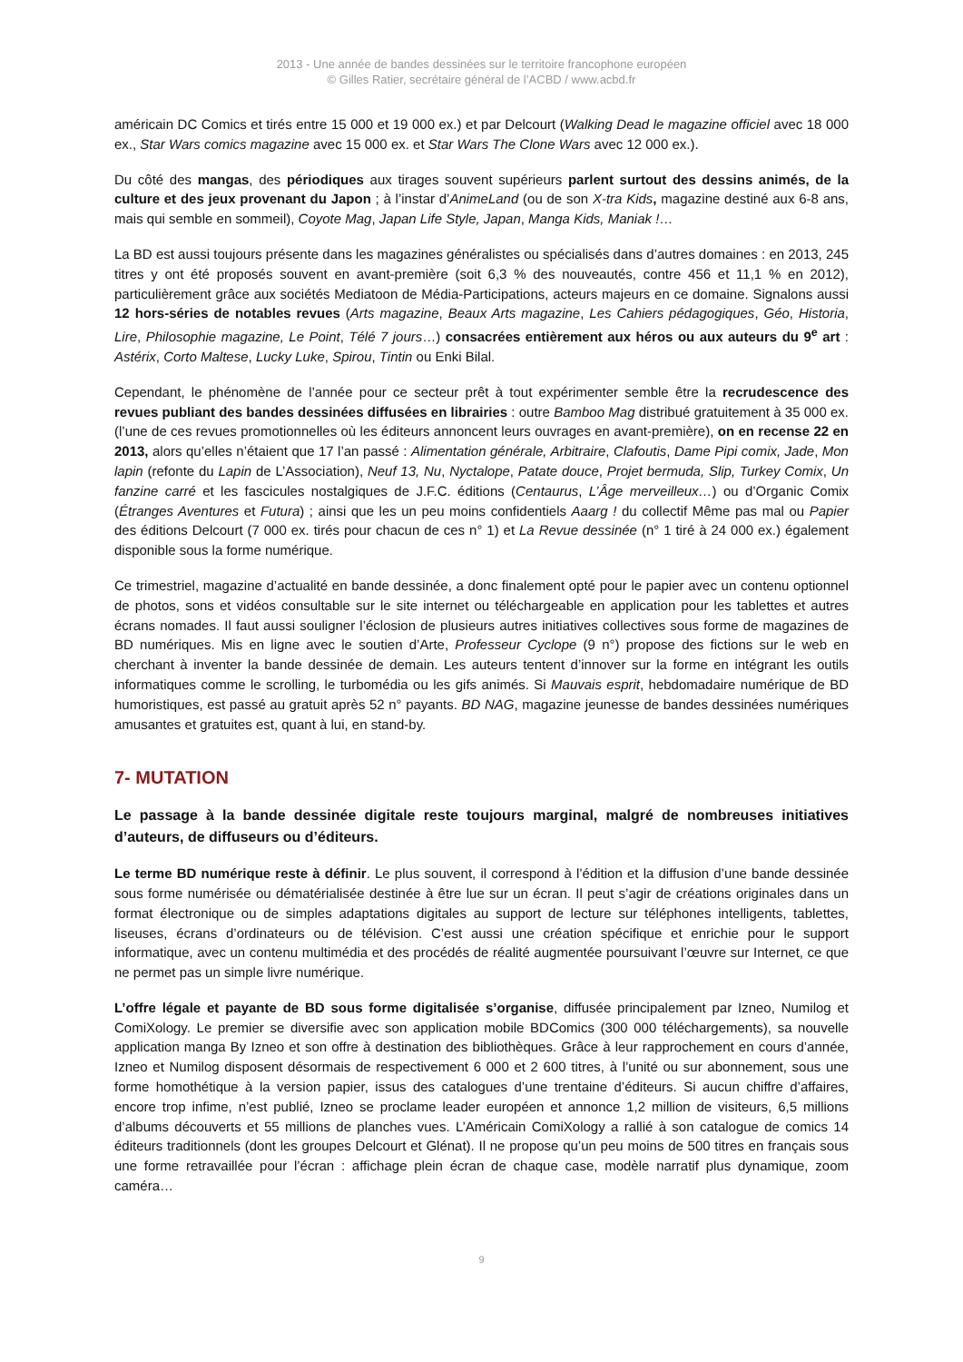2013 - Une année de bandes dessinées sur le territoire francophone européen
© Gilles Ratier, secrétaire général de l’ACBD / www.acbd.fr
américain DC Comics et tirés entre 15 000 et 19 000 ex.) et par Delcourt (Walking Dead le magazine officiel avec 18 000 ex., Star Wars comics magazine avec 15 000 ex. et Star Wars The Clone Wars avec 12 000 ex.).
Du côté des mangas, des périodiques aux tirages souvent supérieurs parlent surtout des dessins animés, de la culture et des jeux provenant du Japon ; à l’instar d’AnimeLand (ou de son X-tra Kids, magazine destiné aux 6-8 ans, mais qui semble en sommeil), Coyote Mag, Japan Life Style, Japan, Manga Kids, Maniak !…
La BD est aussi toujours présente dans les magazines généralistes ou spécialisés dans d’autres domaines : en 2013, 245 titres y ont été proposés souvent en avant-première (soit 6,3 % des nouveautés, contre 456 et 11,1 % en 2012), particulièrement grâce aux sociétés Mediatoon de Média-Participations, acteurs majeurs en ce domaine. Signalons aussi 12 hors-séries de notables revues (Arts magazine, Beaux Arts magazine, Les Cahiers pédagogiques, Géo, Historia, Lire, Philosophie magazine, Le Point, Télé 7 jours…) consacrées entièrement aux héros ou aux auteurs du 9<sup>e</sup> art : Astérix, Corto Maltese, Lucky Luke, Spirou, Tintin ou Enki Bilal.
Cependant, le phénomène de l’année pour ce secteur prêt à tout expérimenter semble être la recrudescence des revues publiant des bandes dessinées diffusées en librairies : outre Bamboo Mag distribué gratuitement à 35 000 ex. (l’une de ces revues promotionnelles où les éditeurs annoncent leurs ouvrages en avant-première), on en recense 22 en 2013, alors qu’elles n’étaient que 17 l’an passé : Alimentation générale, Arbitraire, Clafoutis, Dame Pipi comix, Jade, Mon lapin (refonte du Lapin de L’Association), Neuf 13, Nu, Nyctalope, Patate douce, Projet bermuda, Slip, Turkey Comix, Un fanzine carré et les fascicules nostalgiques de J.F.C. éditions (Centaurus, L’Âge merveilleux…) ou d’Organic Comix (Étranges Aventures et Futura) ; ainsi que les un peu moins confidentiels Aaarg ! du collectif Même pas mal ou Papier des éditions Delcourt (7 000 ex. tirés pour chacun de ces n° 1) et La Revue dessinée (n° 1 tiré à 24 000 ex.) également disponible sous la forme numérique.
Ce trimestriel, magazine d’actualité en bande dessinée, a donc finalement opté pour le papier avec un contenu optionnel de photos, sons et vidéos consultable sur le site internet ou téléchargeable en application pour les tablettes et autres écrans nomades. Il faut aussi souligner l’éclosion de plusieurs autres initiatives collectives sous forme de magazines de BD numériques. Mis en ligne avec le soutien d’Arte, Professeur Cyclope (9 n°) propose des fictions sur le web en cherchant à inventer la bande dessinée de demain. Les auteurs tentent d’innover sur la forme en intégrant les outils informatiques comme le scrolling, le turbomédia ou les gifs animés. Si Mauvais esprit, hebdomadaire numérique de BD humoristiques, est passé au gratuit après 52 n° payants. BD NAG, magazine jeunesse de bandes dessinées numériques amusantes et gratuites est, quant à lui, en stand-by.
7- MUTATION
Le passage à la bande dessinée digitale reste toujours marginal, malgré de nombreuses initiatives d’auteurs, de diffuseurs ou d’éditeurs.
Le terme BD numérique reste à définir. Le plus souvent, il correspond à l’édition et la diffusion d’une bande dessinée sous forme numérisée ou dématérialisée destinée à être lue sur un écran. Il peut s’agir de créations originales dans un format électronique ou de simples adaptations digitales au support de lecture sur téléphones intelligents, tablettes, liseuses, écrans d’ordinateurs ou de télévision. C’est aussi une création spécifique et enrichie pour le support informatique, avec un contenu multimédia et des procédés de réalité augmentée poursuivant l’œuvre sur Internet, ce que ne permet pas un simple livre numérique.
L’offre légale et payante de BD sous forme digitalisée s’organise, diffusée principalement par Izneo, Numilog et ComiXology. Le premier se diversifie avec son application mobile BDComics (300 000 téléchargements), sa nouvelle application manga By Izneo et son offre à destination des bibliothèques. Grâce à leur rapprochement en cours d’année, Izneo et Numilog disposent désormais de respectivement 6 000 et 2 600 titres, à l’unité ou sur abonnement, sous une forme homothétique à la version papier, issus des catalogues d’une trentaine d’éditeurs. Si aucun chiffre d’affaires, encore trop infime, n’est publié, Izneo se proclame leader européen et annonce 1,2 million de visiteurs, 6,5 millions d’albums découverts et 55 millions de planches vues. L’Américain ComiXology a rallié à son catalogue de comics 14 éditeurs traditionnels (dont les groupes Delcourt et Glénat). Il ne propose qu’un peu moins de 500 titres en français sous une forme retravaillée pour l’écran : affichage plein écran de chaque case, modèle narratif plus dynamique, zoom caméra…
9